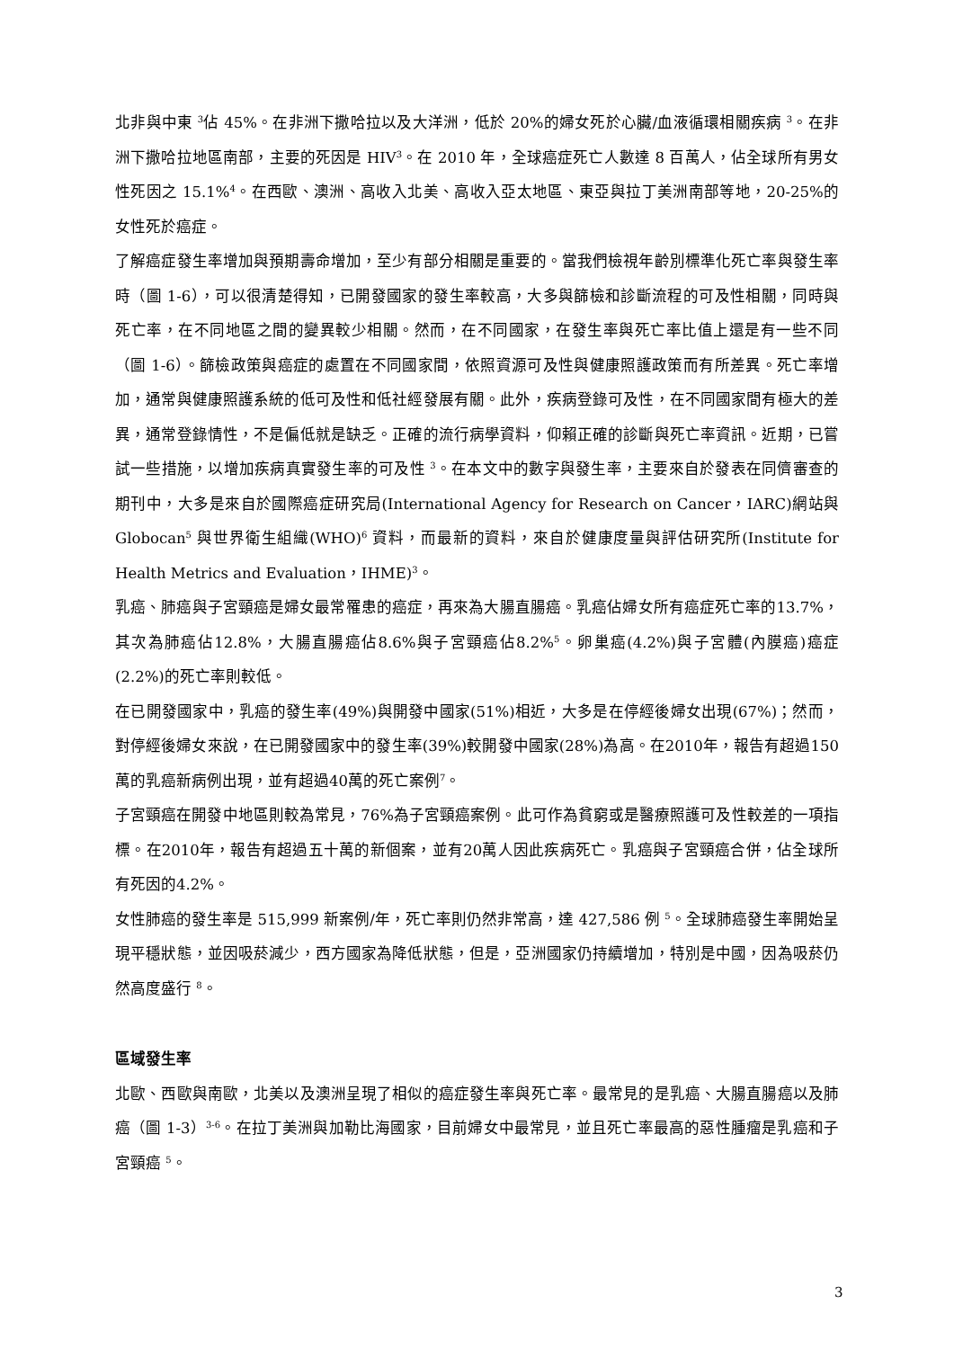北非與中東 <sup>3</sup>佔 45%。在非洲下撒哈拉以及大洋洲，低於 20%的婦女死於心臟/血液循環相關疾病 <sup>3</sup>。在非洲下撒哈拉地區南部，主要的死因是 HIV<sup>3</sup>。在 2010 年，全球癌症死亡人數達 8 百萬人，佔全球所有男女性死因之 15.1%<sup>4</sup>。在西歐、澳洲、高收入北美、高收入亞太地區、東亞與拉丁美洲南部等地，20-25%的女性死於癌症。
了解癌症發生率增加與預期壽命增加，至少有部分相關是重要的。當我們檢視年齡別標準化死亡率與發生率時（圖 1-6），可以很清楚得知，已開發國家的發生率較高，大多與篩檢和診斷流程的可及性相關，同時與死亡率，在不同地區之間的變異較少相關。然而，在不同國家，在發生率與死亡率比值上還是有一些不同（圖 1-6）。篩檢政策與癌症的處置在不同國家間，依照資源可及性與健康照護政策而有所差異。死亡率增加，通常與健康照護系統的低可及性和低社經發展有關。此外，疾病登錄可及性，在不同國家間有極大的差異，通常登錄情性，不是偏低就是缺乏。正確的流行病學資料，仰賴正確的診斷與死亡率資訊。近期，已嘗試一些措施，以增加疾病真實發生率的可及性 <sup>3</sup>。在本文中的數字與發生率，主要來自於發表在同儕審查的期刊中，大多是來自於國際癌症研究局(International Agency for Research on Cancer，IARC)網站與 Globocan<sup>5</sup> 與世界衛生組織(WHO)<sup>6</sup> 資料，而最新的資料，來自於健康度量與評估研究所(Institute for Health Metrics and Evaluation，IHME)<sup>3</sup>。
乳癌、肺癌與子宮頸癌是婦女最常罹患的癌症，再來為大腸直腸癌。乳癌佔婦女所有癌症死亡率的13.7%，其次為肺癌佔12.8%，大腸直腸癌佔8.6%與子宮頸癌佔8.2%<sup>5</sup>。卵巢癌(4.2%)與子宮體(內膜癌)癌症(2.2%)的死亡率則較低。
在已開發國家中，乳癌的發生率(49%)與開發中國家(51%)相近，大多是在停經後婦女出現(67%)；然而，對停經後婦女來說，在已開發國家中的發生率(39%)較開發中國家(28%)為高。在2010年，報告有超過150萬的乳癌新病例出現，並有超過40萬的死亡案例<sup>7</sup>。
子宮頸癌在開發中地區則較為常見，76%為子宮頸癌案例。此可作為貧窮或是醫療照護可及性較差的一項指標。在2010年，報告有超過五十萬的新個案，並有20萬人因此疾病死亡。乳癌與子宮頸癌合併，佔全球所有死因的4.2%。
女性肺癌的發生率是 515,999 新案例/年，死亡率則仍然非常高，達 427,586 例 <sup>5</sup>。全球肺癌發生率開始呈現平穩狀態，並因吸菸減少，西方國家為降低狀態，但是，亞洲國家仍持續增加，特別是中國，因為吸菸仍然高度盛行 <sup>8</sup>。
區域發生率
北歐、西歐與南歐，北美以及澳洲呈現了相似的癌症發生率與死亡率。最常見的是乳癌、大腸直腸癌以及肺癌（圖 1-3）<sup>3-6</sup>。在拉丁美洲與加勒比海國家，目前婦女中最常見，並且死亡率最高的惡性腫瘤是乳癌和子宮頸癌 <sup>5</sup>。
3